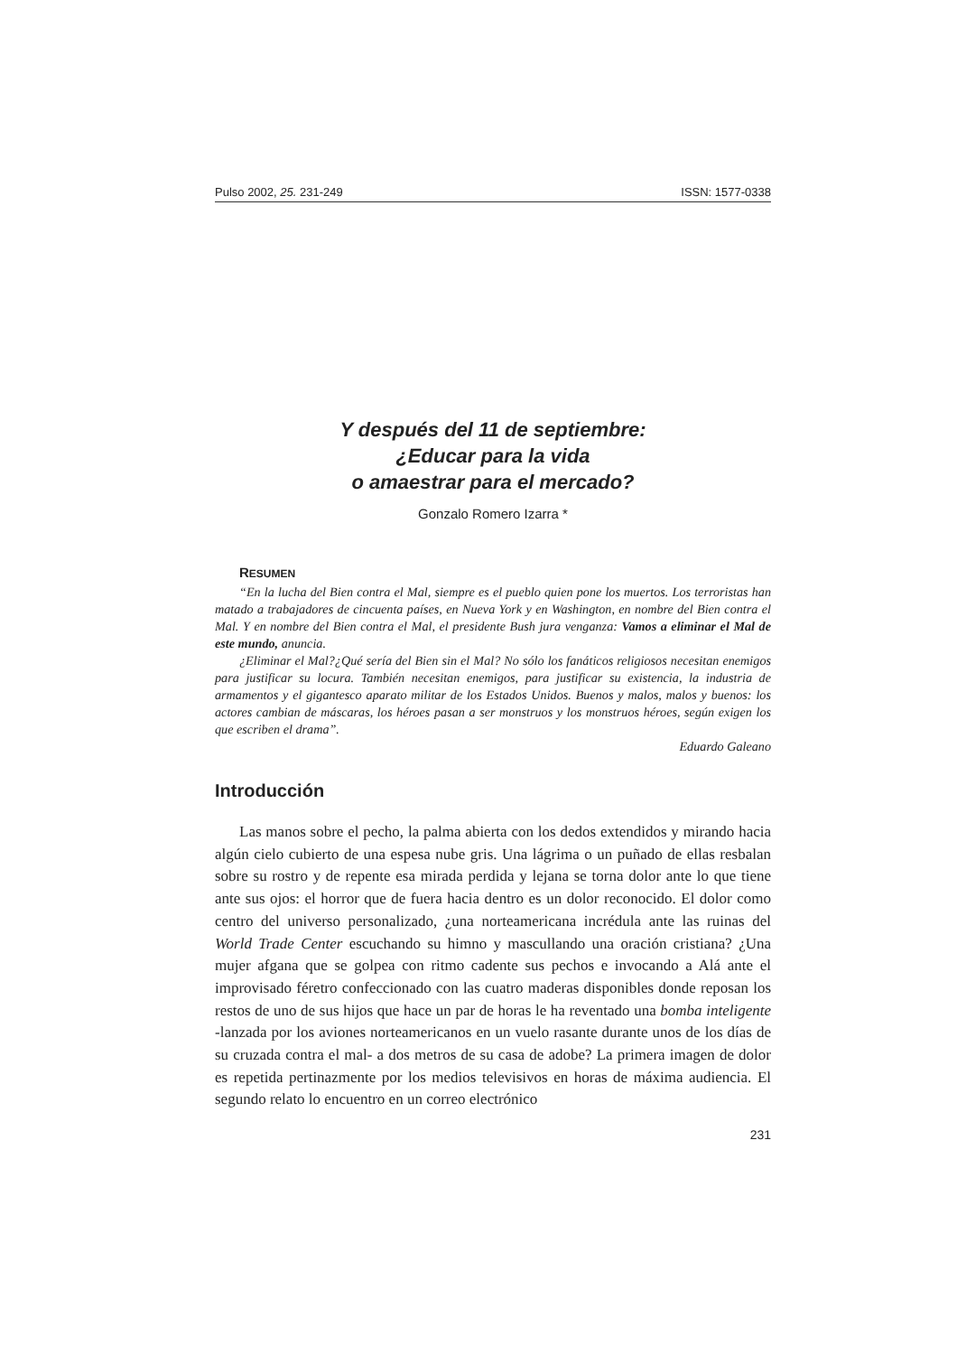Pulso 2002, 25. 231-249 ISSN: 1577-0338
Y después del 11 de septiembre:
¿Educar para la vida
o amaestrar para el mercado?
Gonzalo Romero Izarra *
RESUMEN
“En la lucha del Bien contra el Mal, siempre es el pueblo quien pone los muertos. Los terroristas han matado a trabajadores de cincuenta países, en Nueva York y en Washington, en nombre del Bien contra el Mal. Y en nombre del Bien contra el Mal, el presidente Bush jura venganza: Vamos a eliminar el Mal de este mundo, anuncia.
¿Eliminar el Mal?¿Qué sería del Bien sin el Mal? No sólo los fanáticos religiosos necesitan enemigos para justificar su locura. También necesitan enemigos, para justificar su existencia, la industria de armamentos y el gigantesco aparato militar de los Estados Unidos. Buenos y malos, malos y buenos: los actores cambian de máscaras, los héroes pasan a ser monstruos y los monstruos héroes, según exigen los que escriben el drama”.
Eduardo Galeano
Introducción
Las manos sobre el pecho, la palma abierta con los dedos extendidos y mirando hacia algún cielo cubierto de una espesa nube gris. Una lágrima o un puñado de ellas resbalan sobre su rostro y de repente esa mirada perdida y lejana se torna dolor ante lo que tiene ante sus ojos: el horror que de fuera hacia dentro es un dolor reconocido. El dolor como centro del universo personalizado, ¿una norteamericana incrédula ante las ruinas del World Trade Center escuchando su himno y mascullando una oración cristiana? ¿Una mujer afgana que se golpea con ritmo cadente sus pechos e invocando a Alá ante el improvisado féretro confeccionado con las cuatro maderas disponibles donde reposan los restos de uno de sus hijos que hace un par de horas le ha reventado una bomba inteligente -lanzada por los aviones norteamericanos en un vuelo rasante durante unos de los días de su cruzada contra el mal- a dos metros de su casa de adobe? La primera imagen de dolor es repetida pertinazmente por los medios televisivos en horas de máxima audiencia. El segundo relato lo encuentro en un correo electrónico
231